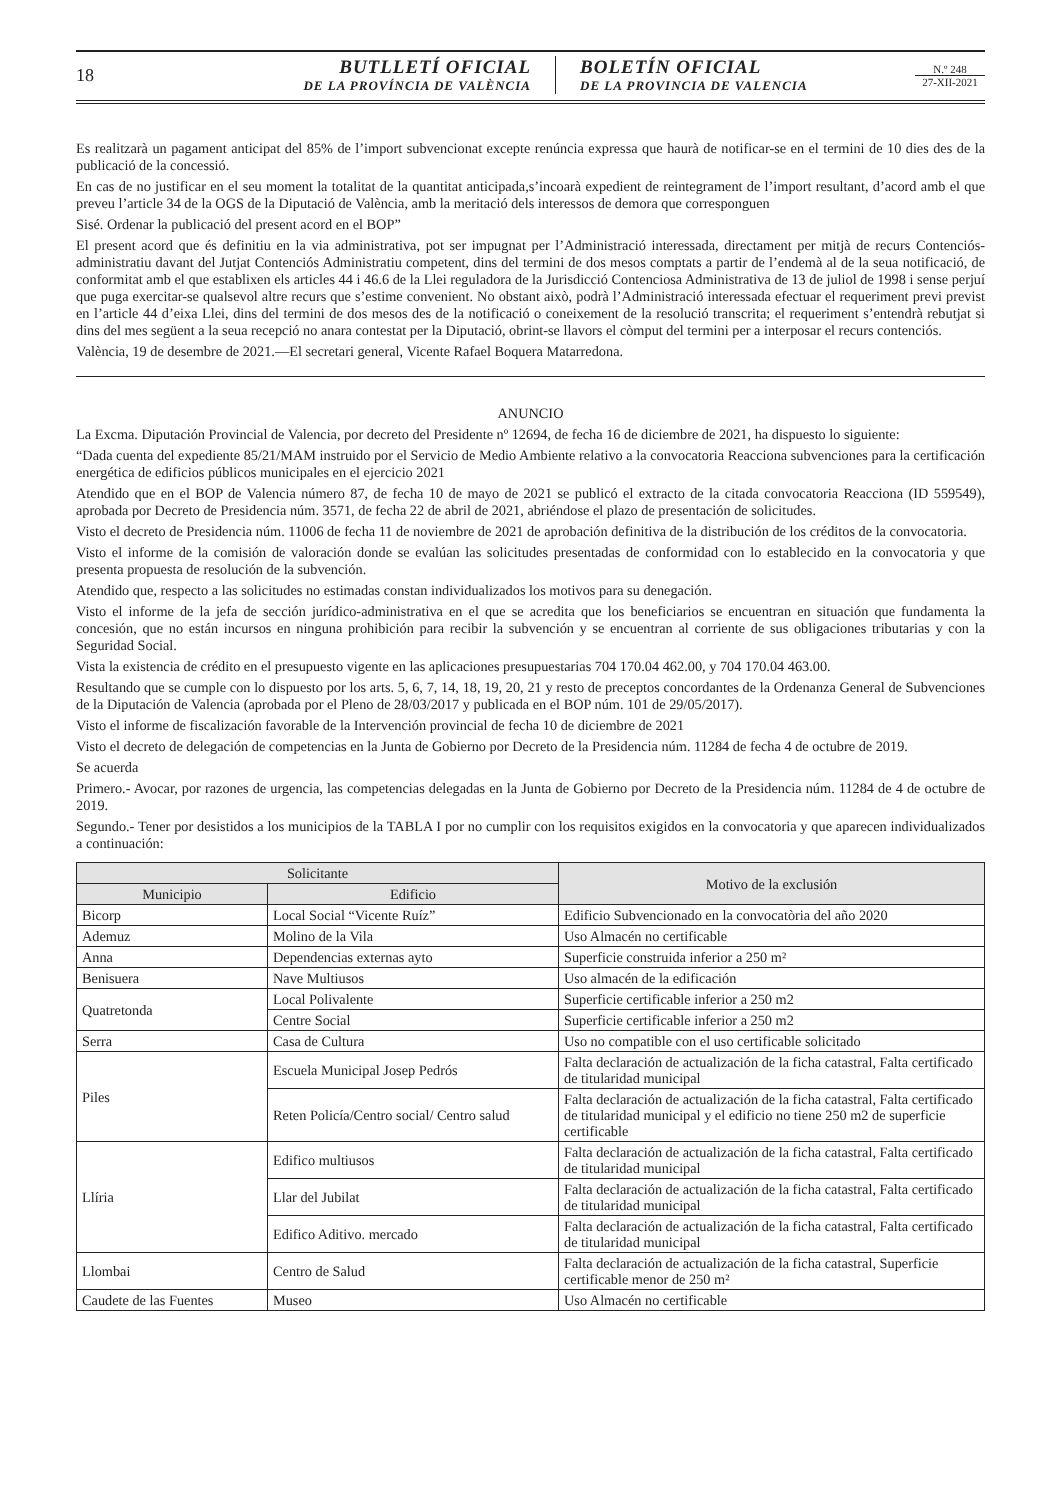18
BUTLLETÍ OFICIAL
DE LA PROVÍNCIA DE VALÈNCIA
BOLETÍN OFICIAL
DE LA PROVINCIA DE VALENCIA
N.º 248
27-XII-2021
Es realitzarà un pagament anticipat del 85% de l’import subvencionat excepte renúncia expressa que haurà de notificar-se en el termini de 10 dies des de la publicació de la concessió.
En cas de no justificar en el seu moment la totalitat de la quantitat anticipada,s’incoarà expedient de reintegrament de l’import resultant, d’acord amb el que preveu l’article 34 de la OGS de la Diputació de València, amb la meritació dels interessos de demora que corresponguen
Sisé. Ordenar la publicació del present acord en el BOP”
El present acord que és definitiu en la via administrativa, pot ser impugnat per l’Administració interessada, directament per mitjà de recurs Contenciós-administratiu davant del Jutjat Contenciós Administratiu competent, dins del termini de dos mesos comptats a partir de l’endemà al de la seua notificació, de conformitat amb el que establixen els articles 44 i 46.6 de la Llei reguladora de la Jurisdicció Contenciosa Administrativa de 13 de juliol de 1998 i sense perjuí que puga exercitar-se qualsevol altre recurs que s’estime convenient. No obstant això, podrà l’Administració interessada efectuar el requeriment previ previst en l’article 44 d’eixa Llei, dins del termini de dos mesos des de la notificació o coneixement de la resolució transcrita; el requeriment s’entendrà rebutjat si dins del mes següent a la seua recepció no anara contestat per la Diputació, obrint-se llavors el còmput del termini per a interposar el recurs contenciós.
València, 19 de desembre de 2021.—El secretari general, Vicente Rafael Boquera Matarredona.
ANUNCIO
La Excma. Diputación Provincial de Valencia, por decreto del Presidente nº 12694, de fecha 16 de diciembre de 2021, ha dispuesto lo siguiente:
“Dada cuenta del expediente 85/21/MAM instruido por el Servicio de Medio Ambiente relativo a la convocatoria Reacciona subvenciones para la certificación energética de edificios públicos municipales en el ejercicio 2021
Atendido que en el BOP de Valencia número 87, de fecha 10 de mayo de 2021 se publicó el extracto de la citada convocatoria Reacciona (ID 559549), aprobada por Decreto de Presidencia núm. 3571, de fecha 22 de abril de 2021, abriéndose el plazo de presentación de solicitudes.
Visto el decreto de Presidencia núm. 11006 de fecha 11 de noviembre de 2021 de aprobación definitiva de la distribución de los créditos de la convocatoria.
Visto el informe de la comisión de valoración donde se evalúan las solicitudes presentadas de conformidad con lo establecido en la convocatoria y que presenta propuesta de resolución de la subvención.
Atendido que, respecto a las solicitudes no estimadas constan individualizados los motivos para su denegación.
Visto el informe de la jefa de sección jurídico-administrativa en el que se acredita que los beneficiarios se encuentran en situación que fundamenta la concesión, que no están incursos en ninguna prohibición para recibir la subvención y se encuentran al corriente de sus obligaciones tributarias y con la Seguridad Social.
Vista la existencia de crédito en el presupuesto vigente en las aplicaciones presupuestarias 704 170.04 462.00, y 704 170.04 463.00.
Resultando que se cumple con lo dispuesto por los arts. 5, 6, 7, 14, 18, 19, 20, 21 y resto de preceptos concordantes de la Ordenanza General de Subvenciones de la Diputación de Valencia (aprobada por el Pleno de 28/03/2017 y publicada en el BOP núm. 101 de 29/05/2017).
Visto el informe de fiscalización favorable de la Intervención provincial de fecha 10 de diciembre de 2021
Visto el decreto de delegación de competencias en la Junta de Gobierno por Decreto de la Presidencia núm. 11284 de fecha 4 de octubre de 2019.
Se acuerda
Primero.- Avocar, por razones de urgencia, las competencias delegadas en la Junta de Gobierno por Decreto de la Presidencia núm. 11284 de 4 de octubre de 2019.
Segundo.- Tener por desistidos a los municipios de la TABLA I por no cumplir con los requisitos exigidos en la convocatoria y que aparecen individualizados a continuación:
| Solicitante | | Motivo de la exclusión |
| --- | --- | --- |
| Municipio | Edificio | |
| Bicorp | Local Social “Vicente Ruíz” | Edificio Subvencionado en la convocatòria del año 2020 |
| Ademuz | Molino de la Vila | Uso Almacén no certificable |
| Anna | Dependencias externas ayto | Superficie construida inferior a 250 m² |
| Benisuera | Nave Multiusos | Uso almacén de la edificación |
| Quatretonda | Local Polivalente | Superficie certificable inferior a 250 m2 |
| | Centre Social | Superficie certificable inferior a 250 m2 |
| Serra | Casa de Cultura | Uso no compatible con el uso certificable solicitado |
| Piles | Escuela Municipal Josep Pedrós | Falta declaración de actualización de la ficha catastral, Falta certificado de titularidad municipal |
| | Reten Policía/Centro social/ Centro salud | Falta declaración de actualización de la ficha catastral, Falta certificado de titularidad municipal y el edificio no tiene 250 m2 de superficie certificable |
| Llíria | Edifico multiusos | Falta declaración de actualización de la ficha catastral, Falta certificado de titularidad municipal |
| | Llar del Jubilat | Falta declaración de actualización de la ficha catastral, Falta certificado de titularidad municipal |
| | Edifico Aditivo. mercado | Falta declaración de actualización de la ficha catastral, Falta certificado de titularidad municipal |
| Llombai | Centro de Salud | Falta declaración de actualización de la ficha catastral, Superficie certificable menor de 250 m² |
| Caudete de las Fuentes | Museo | Uso Almacén no certificable |